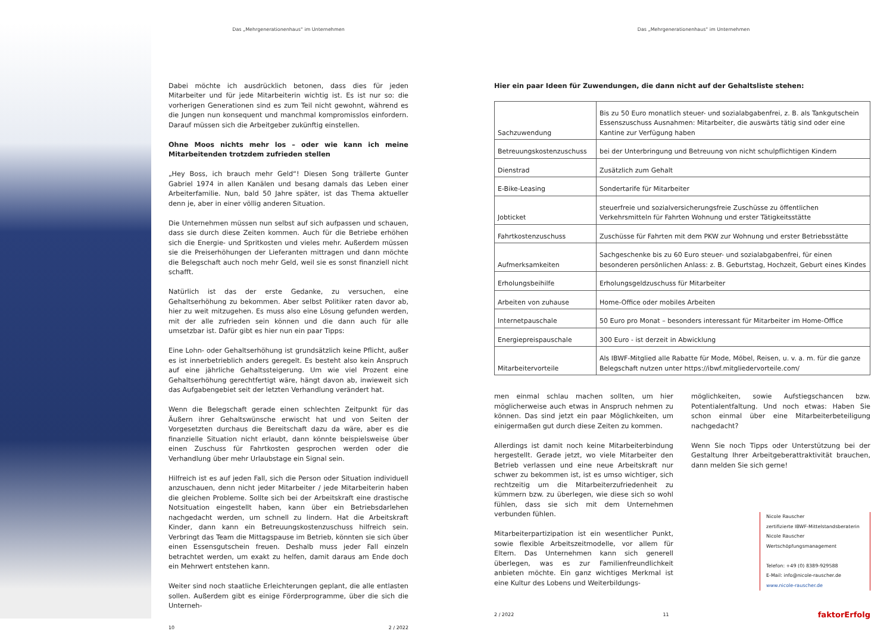Das „Mehrgenerationenhaus" im Unternehmen
Dabei möchte ich ausdrücklich betonen, dass dies für jeden Mitarbeiter und für jede Mitarbeiterin wichtig ist. Es ist nur so: die vorherigen Generationen sind es zum Teil nicht gewohnt, während es die Jungen nun konsequent und manchmal kompromisslos einfordern. Darauf müssen sich die Arbeitgeber zukünftig einstellen.
Ohne Moos nichts mehr los – oder wie kann ich meine Mitarbeitenden trotzdem zufrieden stellen
„Hey Boss, ich brauch mehr Geld“! Diesen Song trällerte Gunter Gabriel 1974 in allen Kanälen und besang damals das Leben einer Arbeiterfamilie. Nun, bald 50 Jahre später, ist das Thema aktueller denn je, aber in einer völlig anderen Situation.
Die Unternehmen müssen nun selbst auf sich aufpassen und schauen, dass sie durch diese Zeiten kommen. Auch für die Betriebe erhöhen sich die Energie- und Spritkosten und vieles mehr. Außerdem müssen sie die Preiserhöhungen der Lieferanten mittragen und dann möchte die Belegschaft auch noch mehr Geld, weil sie es sonst finanziell nicht schafft.
Natürlich ist das der erste Gedanke, zu versuchen, eine Gehaltserhöhung zu bekommen. Aber selbst Politiker raten davor ab, hier zu weit mitzugehen. Es muss also eine Lösung gefunden werden, mit der alle zufrieden sein können und die dann auch für alle umsetzbar ist. Dafür gibt es hier nun ein paar Tipps:
Eine Lohn- oder Gehaltserhöhung ist grundsätzlich keine Pflicht, außer es ist innerbetrieblich anders geregelt. Es besteht also kein Anspruch auf eine jährliche Gehaltssteigerung. Um wie viel Prozent eine Gehaltserhöhung gerechtfertigt wäre, hängt davon ab, inwieweit sich das Aufgabengebiet seit der letzten Verhandlung verändert hat.
Wenn die Belegschaft gerade einen schlechten Zeitpunkt für das Äußern ihrer Gehaltswünsche erwischt hat und von Seiten der Vorgesetzten durchaus die Bereitschaft dazu da wäre, aber es die finanzielle Situation nicht erlaubt, dann könnte beispielsweise über einen Zuschuss für Fahrtkosten gesprochen werden oder die Verhandlung über mehr Urlaubstage ein Signal sein.
Hilfreich ist es auf jeden Fall, sich die Person oder Situation individuell anzuschauen, denn nicht jeder Mitarbeiter / jede Mitarbeiterin haben die gleichen Probleme. Sollte sich bei der Arbeitskraft eine drastische Notsituation eingestellt haben, kann über ein Betriebsdarlehen nachgedacht werden, um schnell zu lindern. Hat die Arbeitskraft Kinder, dann kann ein Betreuungskostenzuschuss hilfreich sein. Verbringt das Team die Mittagspause im Betrieb, könnten sie sich über einen Essensgutschein freuen. Deshalb muss jeder Fall einzeln betrachtet werden, um exakt zu helfen, damit daraus am Ende doch ein Mehrwert entstehen kann.
Weiter sind noch staatliche Erleichterungen geplant, die alle entlasten sollen. Außerdem gibt es einige Förderprogramme, über die sich die Unterneh-
10 2 / 2022
Das „Mehrgenerationenhaus" im Unternehmen
Hier ein paar Ideen für Zuwendungen, die dann nicht auf der Gehaltsliste stehen:
| Sachzuwendung | Bis zu 50 Euro monatlich steuer- und sozialabgabenfrei, z. B. als Tankgutschein Essenszuschuss Ausnahmen: Mitarbeiter, die auswärts tätig sind oder eine Kantine zur Verfügung haben |
| Betreuungskostenzuschuss | bei der Unterbringung und Betreuung von nicht schulpflichtigen Kindern |
| Dienstrad | Zusätzlich zum Gehalt |
| E-Bike-Leasing | Sondertarife für Mitarbeiter |
| Jobticket | steuerfreie und sozialversicherungsfreie Zuschüsse zu öffentlichen Verkehrsmitteln für Fahrten Wohnung und erster Tätigkeitsstätte |
| Fahrtkostenzuschuss | Zuschüsse für Fahrten mit dem PKW zur Wohnung und erster Betriebsstätte |
| Aufmerksamkeiten | Sachgeschenke bis zu 60 Euro steuer- und sozialabgabenfrei, für einen besonderen persönlichen Anlass: z. B. Geburtstag, Hochzeit, Geburt eines Kindes |
| Erholungsbeihilfe | Erholungsgeldzuschuss für Mitarbeiter |
| Arbeiten von zuhause | Home-Office oder mobiles Arbeiten |
| Internetpauschale | 50 Euro pro Monat – besonders interessant für Mitarbeiter im Home-Office |
| Energiepreispauschale | 300 Euro - ist derzeit in Abwicklung |
| Mitarbeitervorteile | Als IBWF-Mitglied alle Rabatte für Mode, Möbel, Reisen, u. v. a. m. für die ganze Belegschaft nutzen unter https://ibwf.mitgliedervorteile.com/ |
men einmal schlau machen sollten, um hier möglicherweise auch etwas in Anspruch nehmen zu können. Das sind jetzt ein paar Möglichkeiten, um einigermaßen gut durch diese Zeiten zu kommen.
Allerdings ist damit noch keine Mitarbeiterbindung hergestellt. Gerade jetzt, wo viele Mitarbeiter den Betrieb verlassen und eine neue Arbeitskraft nur schwer zu bekommen ist, ist es umso wichtiger, sich rechtzeitig um die Mitarbeiterzufriedenheit zu kümmern bzw. zu überlegen, wie diese sich so wohl fühlen, dass sie sich mit dem Unternehmen verbunden fühlen.
Mitarbeiterpartizipation ist ein wesentlicher Punkt, sowie flexible Arbeitszeitmodelle, vor allem für Eltern. Das Unternehmen kann sich generell überlegen, was es zur Familienfreundlichkeit anbieten möchte. Ein ganz wichtiges Merkmal ist eine Kultur des Lobens und Weiterbildungs-
möglichkeiten, sowie Aufstiegschancen bzw. Potentialentfaltung. Und noch etwas: Haben Sie schon einmal über eine Mitarbeiterbeteiligung nachgedacht?
Wenn Sie noch Tipps oder Unterstützung bei der Gestaltung Ihrer Arbeitgeberattraktivität brauchen, dann melden Sie sich gerne!
Nicole Rauscher
zertifizierte IBWF-Mittelstandsberaterin
Nicole Rauscher
Wertschöpfungsmanagement
Telefon: +49 (0) 8389-929588
E-Mail: info@nicole-rauscher.de
www.nicole-rauscher.de
2 / 2022 11 faktorErfolg